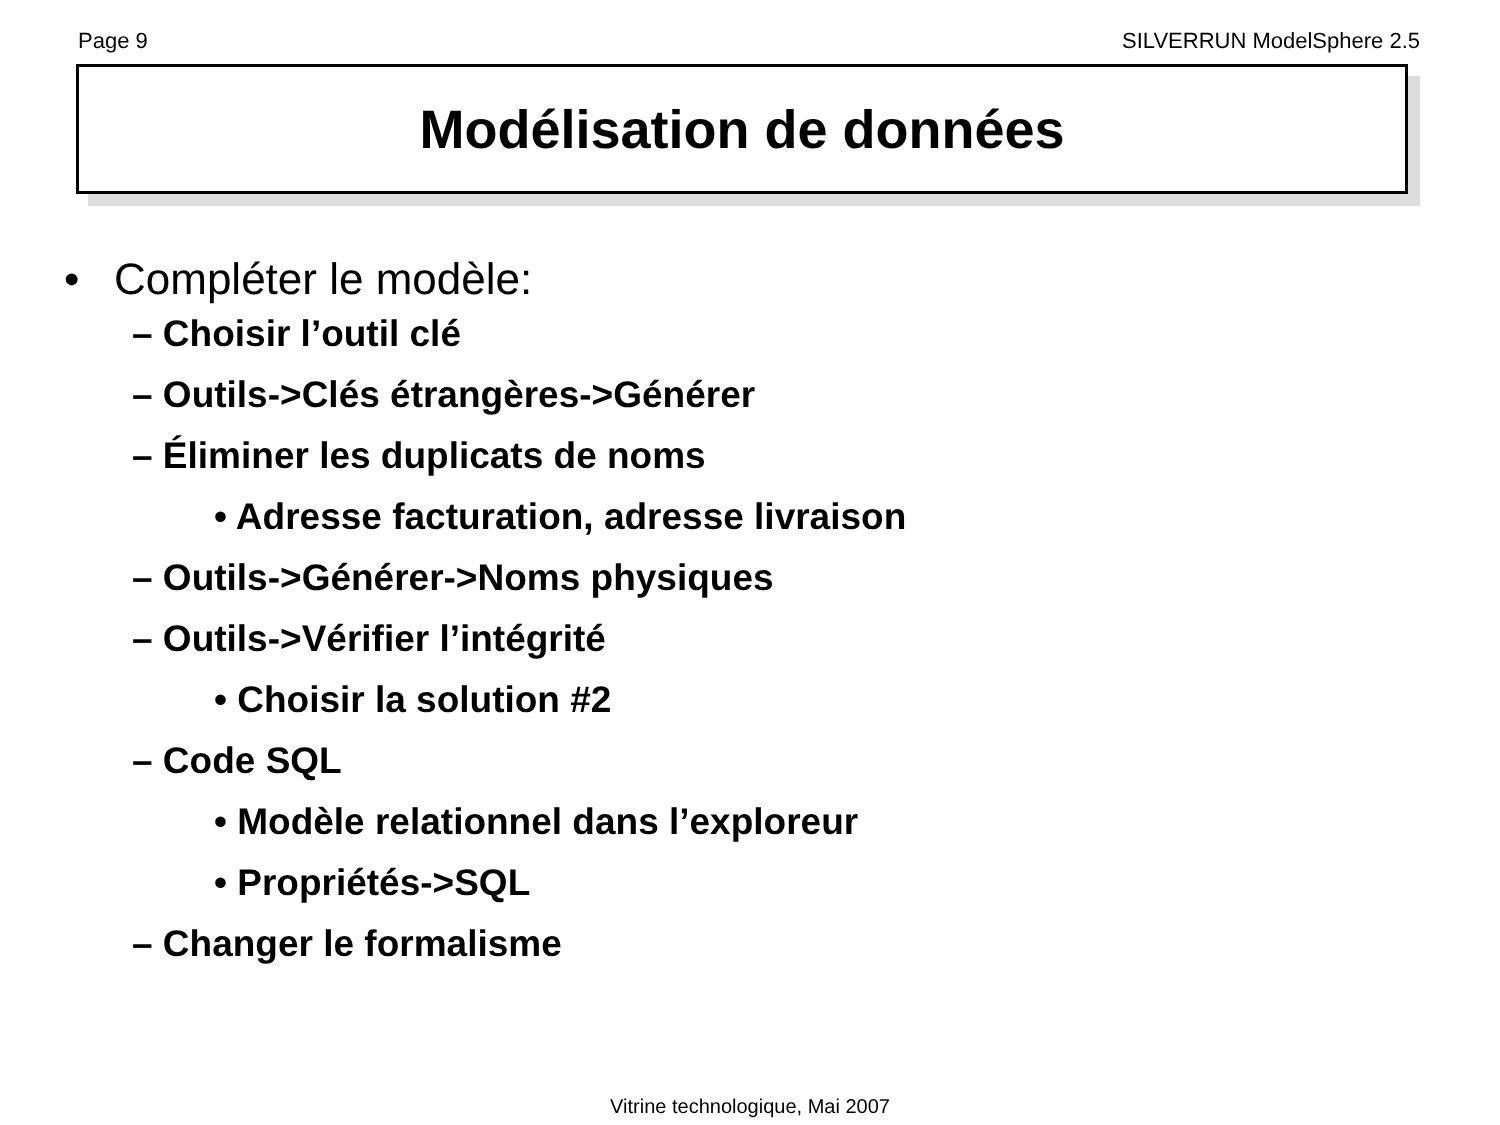Page 9 SILVERRUN ModelSphere 2.5
Modélisation de données
• Compléter le modèle:
– Choisir l’outil clé
– Outils->Clés étrangères->Générer
– Éliminer les duplicats de noms
• Adresse facturation, adresse livraison
– Outils->Générer->Noms physiques
– Outils->Vérifier l’intégrité
• Choisir la solution #2
– Code SQL
• Modèle relationnel dans l’exploreur
• Propriétés->SQL
– Changer le formalisme
Vitrine technologique, Mai 2007